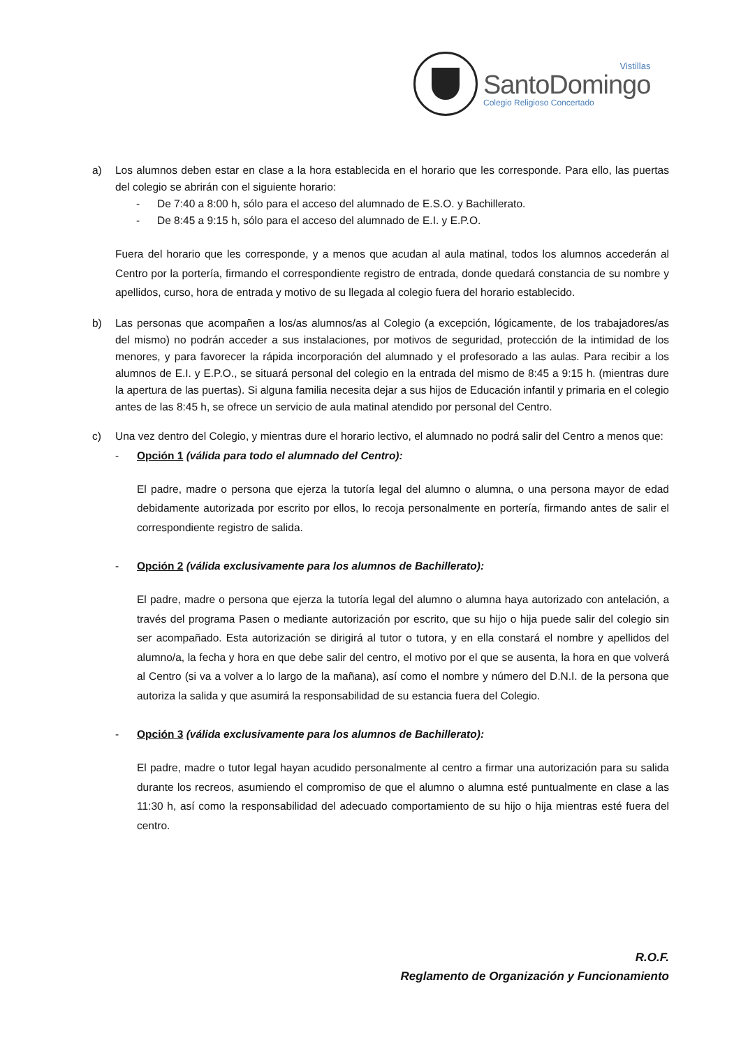Vistillas
SantoDomingo
Colegio Religioso Concertado
a) Los alumnos deben estar en clase a la hora establecida en el horario que les corresponde. Para ello, las puertas del colegio se abrirán con el siguiente horario:
- De 7:40 a 8:00 h, sólo para el acceso del alumnado de E.S.O. y Bachillerato.
- De 8:45 a 9:15 h, sólo para el acceso del alumnado de E.I. y E.P.O.
Fuera del horario que les corresponde, y a menos que acudan al aula matinal, todos los alumnos accederán al Centro por la portería, firmando el correspondiente registro de entrada, donde quedará constancia de su nombre y apellidos, curso, hora de entrada y motivo de su llegada al colegio fuera del horario establecido.
b) Las personas que acompañen a los/as alumnos/as al Colegio (a excepción, lógicamente, de los trabajadores/as del mismo) no podrán acceder a sus instalaciones, por motivos de seguridad, protección de la intimidad de los menores, y para favorecer la rápida incorporación del alumnado y el profesorado a las aulas. Para recibir a los alumnos de E.I. y E.P.O., se situará personal del colegio en la entrada del mismo de 8:45 a 9:15 h. (mientras dure la apertura de las puertas). Si alguna familia necesita dejar a sus hijos de Educación infantil y primaria en el colegio antes de las 8:45 h, se ofrece un servicio de aula matinal atendido por personal del Centro.
c) Una vez dentro del Colegio, y mientras dure el horario lectivo, el alumnado no podrá salir del Centro a menos que:
- Opción 1 (válida para todo el alumnado del Centro):
El padre, madre o persona que ejerza la tutoría legal del alumno o alumna, o una persona mayor de edad debidamente autorizada por escrito por ellos, lo recoja personalmente en portería, firmando antes de salir el correspondiente registro de salida.
- Opción 2 (válida exclusivamente para los alumnos de Bachillerato):
El padre, madre o persona que ejerza la tutoría legal del alumno o alumna haya autorizado con antelación, a través del programa Pasen o mediante autorización por escrito, que su hijo o hija puede salir del colegio sin ser acompañado. Esta autorización se dirigirá al tutor o tutora, y en ella constará el nombre y apellidos del alumno/a, la fecha y hora en que debe salir del centro, el motivo por el que se ausenta, la hora en que volverá al Centro (si va a volver a lo largo de la mañana), así como el nombre y número del D.N.I. de la persona que autoriza la salida y que asumirá la responsabilidad de su estancia fuera del Colegio.
- Opción 3 (válida exclusivamente para los alumnos de Bachillerato):
El padre, madre o tutor legal hayan acudido personalmente al centro a firmar una autorización para su salida durante los recreos, asumiendo el compromiso de que el alumno o alumna esté puntualmente en clase a las 11:30 h, así como la responsabilidad del adecuado comportamiento de su hijo o hija mientras esté fuera del centro.
R.O.F.
Reglamento de Organización y Funcionamiento